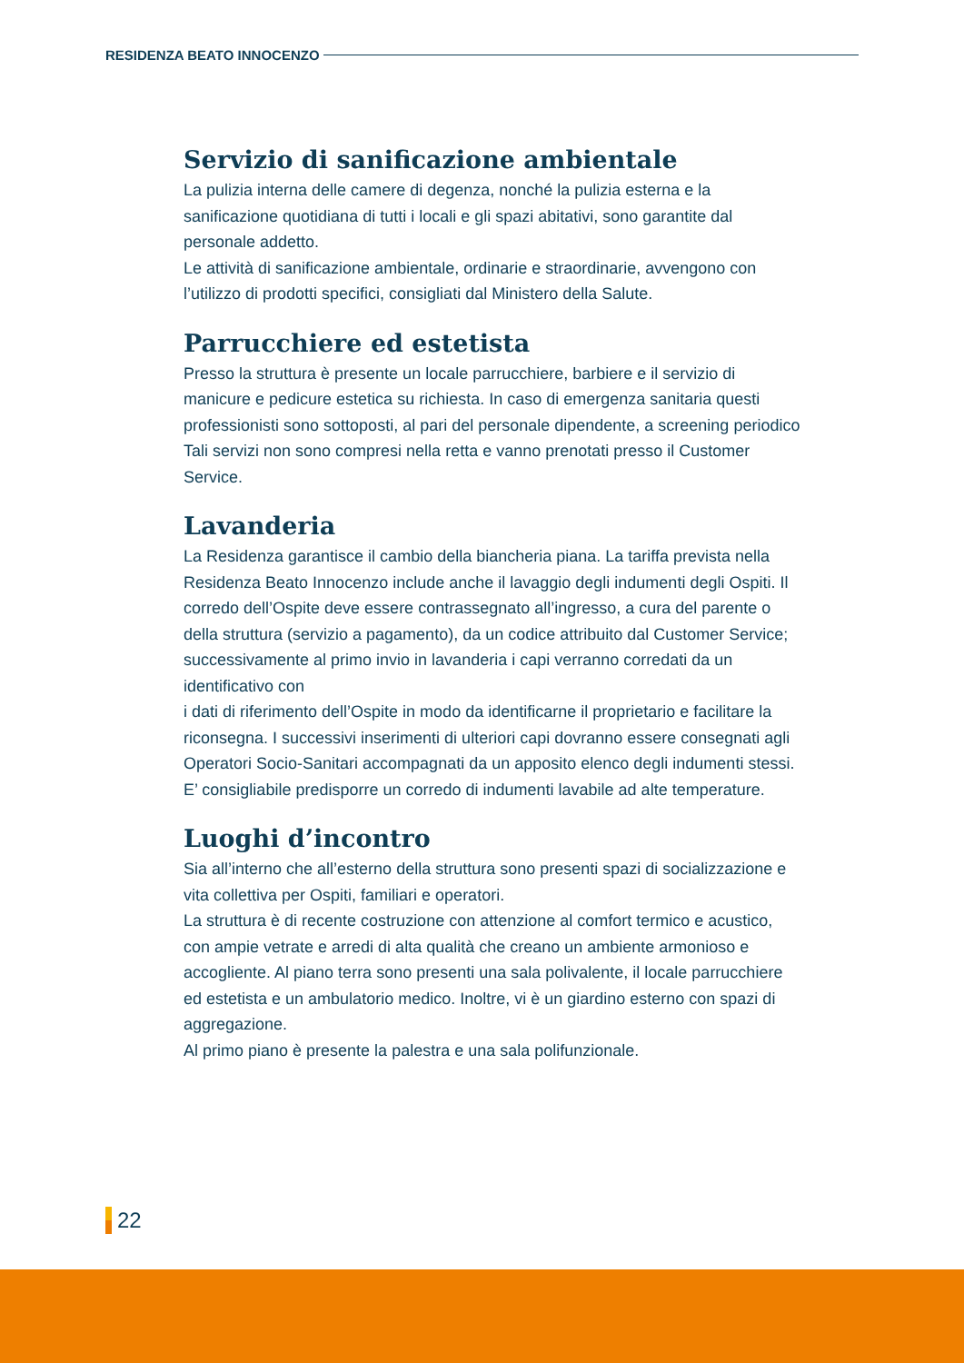RESIDENZA BEATO INNOCENZO
Servizio di sanificazione ambientale
La pulizia interna delle camere di degenza, nonché la pulizia esterna e la sanificazione quotidiana di tutti i locali e gli spazi abitativi, sono garantite dal personale addetto.
Le attività di sanificazione ambientale, ordinarie e straordinarie, avvengono con l’utilizzo di prodotti specifici, consigliati dal Ministero della Salute.
Parrucchiere ed estetista
Presso la struttura è presente un locale parrucchiere, barbiere e il servizio di manicure e pedicure estetica su richiesta. In caso di emergenza sanitaria questi professionisti sono sottoposti, al pari del personale dipendente, a screening periodico Tali servizi non sono compresi nella retta e vanno prenotati presso il Customer Service.
Lavanderia
La Residenza garantisce il cambio della biancheria piana. La tariffa prevista nella Residenza Beato Innocenzo include anche il lavaggio degli indumenti degli Ospiti. Il corredo dell’Ospite deve essere contrassegnato all’ingresso, a cura del parente o della struttura (servizio a pagamento), da un codice attribuito dal Customer Service; successivamente al primo invio in lavanderia i capi verranno corredati da un identificativo con
i dati di riferimento dell’Ospite in modo da identificarne il proprietario e facilitare la riconsegna. I successivi inserimenti di ulteriori capi dovranno essere consegnati agli Operatori Socio-Sanitari accompagnati da un apposito elenco degli indumenti stessi. E’ consigliabile predisporre un corredo di indumenti lavabile ad alte temperature.
Luoghi d’incontro
Sia all’interno che all’esterno della struttura sono presenti spazi di socializzazione e vita collettiva per Ospiti, familiari e operatori.
La struttura è di recente costruzione con attenzione al comfort termico e acustico, con ampie vetrate e arredi di alta qualità che creano un ambiente armonioso e accogliente. Al piano terra sono presenti una sala polivalente, il locale parrucchiere ed estetista e un ambulatorio medico. Inoltre, vi è un giardino esterno con spazi di aggregazione.
Al primo piano è presente la palestra e una sala polifunzionale.
22